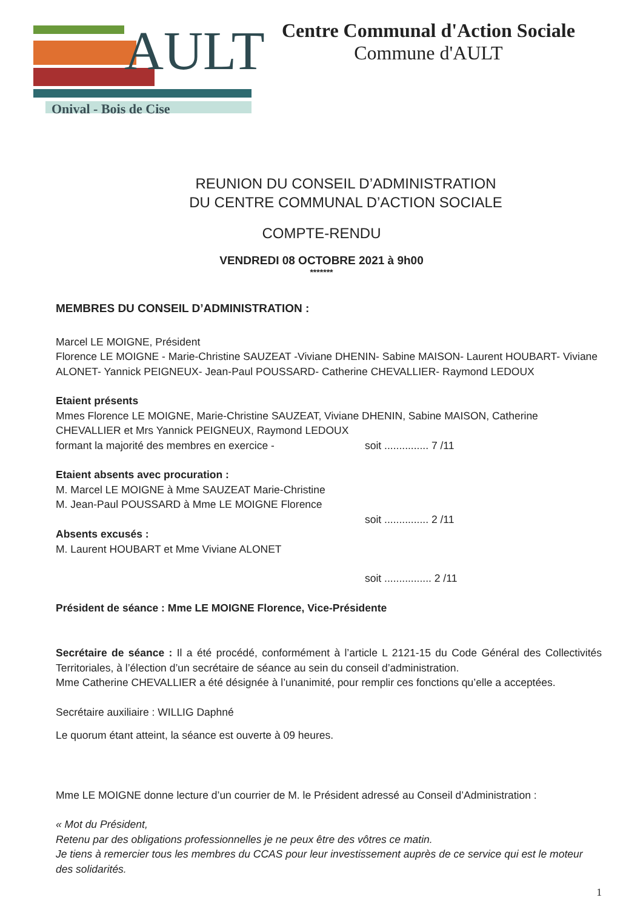AULT
Onival - Bois de Cise
Centre Communal d'Action Sociale
Commune d'AULT
REUNION DU CONSEIL D’ADMINISTRATION
DU CENTRE COMMUNAL D’ACTION SOCIALE
COMPTE-RENDU
VENDREDI 08 OCTOBRE 2021 à 9h00
*******
MEMBRES DU CONSEIL D’ADMINISTRATION :
Marcel LE MOIGNE, Président
Florence LE MOIGNE - Marie-Christine SAUZEAT -Viviane DHENIN- Sabine MAISON- Laurent HOUBART- Viviane ALONET- Yannick PEIGNEUX- Jean-Paul POUSSARD- Catherine CHEVALLIER- Raymond LEDOUX
Etaient présents
Mmes Florence LE MOIGNE, Marie-Christine SAUZEAT, Viviane DHENIN, Sabine MAISON, Catherine CHEVALLIER et Mrs Yannick PEIGNEUX, Raymond LEDOUX
formant la majorité des membres en exercice - soit ............... 7 /11
Etaient absents avec procuration :
M. Marcel LE MOIGNE à Mme SAUZEAT Marie-Christine
M. Jean-Paul POUSSARD à Mme LE MOIGNE Florence
soit ............... 2 /11
Absents excusés :
M. Laurent HOUBART et Mme Viviane ALONET
soit ................ 2 /11
Président de séance : Mme LE MOIGNE Florence, Vice-Présidente
Secrétaire de séance : Il a été procédé, conformément à l’article L 2121-15 du Code Général des Collectivités Territoriales, à l’élection d’un secrétaire de séance au sein du conseil d’administration.
Mme Catherine CHEVALLIER a été désignée à l’unanimité, pour remplir ces fonctions qu’elle a acceptées.
Secrétaire auxiliaire : WILLIG Daphné
Le quorum étant atteint, la séance est ouverte à 09 heures.
Mme LE MOIGNE donne lecture d’un courrier de M. le Président adressé au Conseil d’Administration :
« Mot du Président,
Retenu par des obligations professionnelles je ne peux être des vôtres ce matin.
Je tiens à remercier tous les membres du CCAS pour leur investissement auprès de ce service qui est le moteur des solidarités.
1